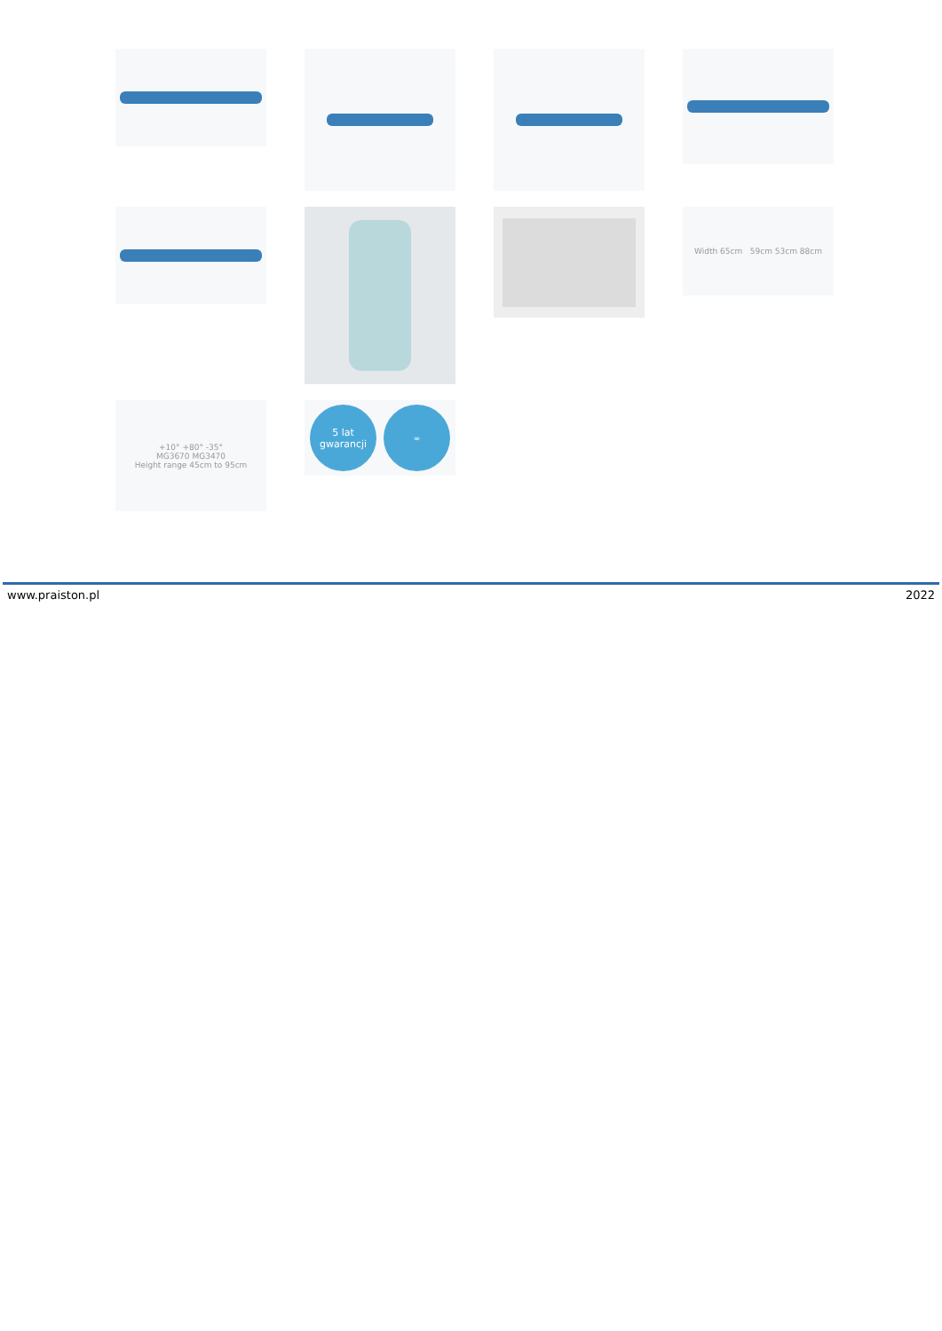Width 65cm 59cm 53cm 88cm
+10° +80° -35°
MG3670 MG3470
Height range 45cm to 95cm
5 lat gwarancji
∞
www.praiston.pl 2022